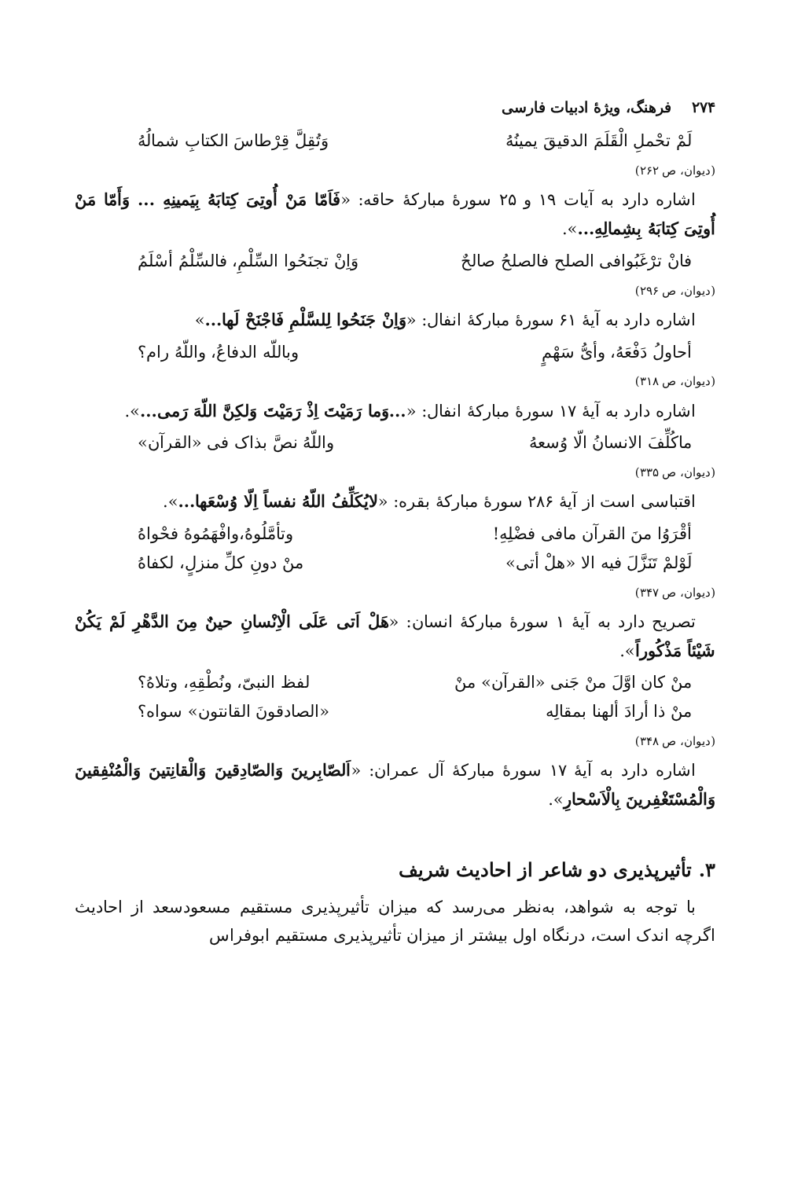۲۷۴ فرهنگ، ویژهٔ ادبیات فارسی
لَمْ تحْملِ الْقَلَمَ الدقیقَ یمینُهُ وَتُقِلَّ قِرْطاسَ الکتابِ شمالُهُ
(دیوان، ص ۲۶۲)
اشاره دارد به آیات ۱۹ و ۲۵ سورهٔ مبارکهٔ حاقه: «فَاَمّا مَنْ أُوتِیَ کِتابَهُ بِیَمینِهِ ... وَأَمّا مَنْ أُوتِیَ کِتابَهُ بِشِمالِهِ...».
فانْ ترْغَبُوافی الصلح فالصلحُ صالحٌ وَاِنْ تجنَحُوا السِّلْمِ، فالسِّلْمُ أسْلَمُ
(دیوان، ص ۲۹۶)
اشاره دارد به آیهٔ ۶۱ سورهٔ مبارکهٔ انفال: «وَاِنْ جَنَحُوا لِلسَّلْمِ فَاجْنَحْ لَها...»
أحاولُ دَفْعَهُ، وأیُّ سَهْمٍ وباللّه الدفاعُ، واللّهُ رام؟
(دیوان، ص ۳۱۸)
اشاره دارد به آیهٔ ۱۷ سورهٔ مبارکهٔ انفال: «...وَما رَمَیْتَ اِذْ رَمَیْتَ وَلکِنَّ اللّهَ رَمی...».
ماکُلِّفَ الانسانُ الّا وُسعهُ واللّهُ نصَّ بذاک فی «القرآن»
(دیوان، ص ۳۳۵)
اقتباسی است از آیهٔ ۲۸۶ سورهٔ مبارکهٔ بقره: «لایُکَلِّفُ اللّهُ نفساً اِلّا وُسْعَها...».
أقْرَوُا منَ القرآن مافی فضْلِهِ! وتأمَّلُوهُ،وافْهَمُوهُ فحْواهُ
لَوْلمْ تَنَزَّلَ فیه الا «هلْ أتی» منْ دونِ کلِّ منزلٍ، لکفاهُ
(دیوان، ص ۳۴۷)
تصریح دارد به آیهٔ ۱ سورهٔ مبارکهٔ انسان: «هَلْ اَتی عَلَی الْاِنْسانِ حینٌ مِنَ الدَّهْرِ لَمْ یَکُنْ شَیْئاً مَذْکُوراً».
منْ کان اوَّلَ منْ جَنی «القرآن» منْ لفظ النبیّ، ونُطْقِهِ، وتلاهُ؟
منْ ذا أرادَ ألهنا بمقالِه «الصادقونَ القانتون» سواه؟
(دیوان، ص ۳۴۸)
اشاره دارد به آیهٔ ۱۷ سورهٔ مبارکهٔ آل عمران: «اَلصّابِرینَ وَالصّادِقینَ وَالْقانِتینَ وَالْمُنْفِقینَ وَالْمُسْتَغْفِرینَ بِالْاَسْحارِ».
۳. تأثیرپذیری دو شاعر از احادیث شریف
با توجه به شواهد، به‌نظر می‌رسد که میزان تأثیرپذیری مستقیم مسعودسعد از احادیث اگرچه اندک است، درنگاه اول بیشتر از میزان تأثیرپذیری مستقیم ابوفراس